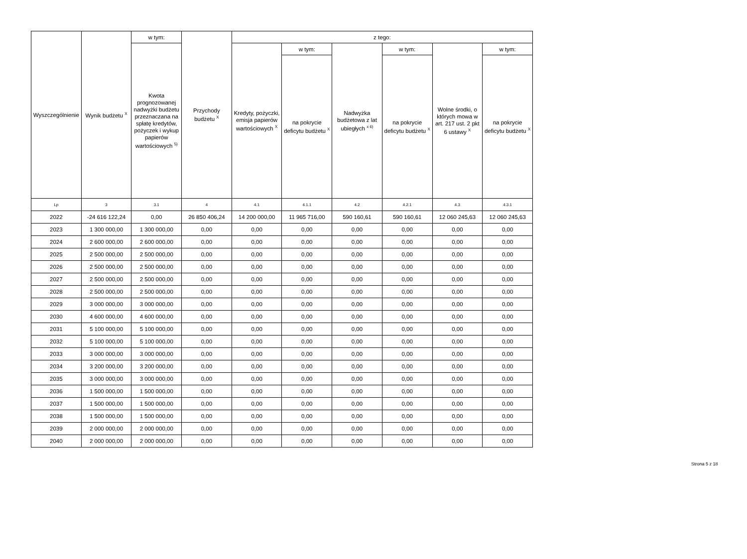| Wyszczególnienie | Wynik budżetu <sup>X</sup> | w tym: | Przychody budżetu <sup>X</sup> | z tego: | | | | | |
| --- | --- | --- | --- | --- | --- | --- | --- | --- | --- |
| | | Kwota prognozowanej nadwyżki budżetu przeznaczana na spłatę kredytów, pożyczek i wykup papierów wartościowych <sup>5)</sup> | | Kredyty, pożyczki, emisja papierów wartościowych <sup>X</sup> | w tym: | Nadwyżka budżetowa z lat ubiegłych <sup>x 6)</sup> | w tym: | Wolne środki, o których mowa w art. 217 ust. 2 pkt 6 ustawy <sup>X</sup> | w tym: |
| | | | | | na pokrycie deficytu budżetu <sup>X</sup> | | na pokrycie deficytu budżetu <sup>X</sup> | | na pokrycie deficytu budżetu <sup>X</sup> |
| Lp | 3 | 3.1 | 4 | 4.1 | 4.1.1 | 4.2 | 4.2.1 | 4.3 | 4.3.1 |
| 2022 | -24 616 122,24 | 0,00 | 26 850 406,24 | 14 200 000,00 | 11 965 716,00 | 590 160,61 | 590 160,61 | 12 060 245,63 | 12 060 245,63 |
| 2023 | 1 300 000,00 | 1 300 000,00 | 0,00 | 0,00 | 0,00 | 0,00 | 0,00 | 0,00 | 0,00 |
| 2024 | 2 600 000,00 | 2 600 000,00 | 0,00 | 0,00 | 0,00 | 0,00 | 0,00 | 0,00 | 0,00 |
| 2025 | 2 500 000,00 | 2 500 000,00 | 0,00 | 0,00 | 0,00 | 0,00 | 0,00 | 0,00 | 0,00 |
| 2026 | 2 500 000,00 | 2 500 000,00 | 0,00 | 0,00 | 0,00 | 0,00 | 0,00 | 0,00 | 0,00 |
| 2027 | 2 500 000,00 | 2 500 000,00 | 0,00 | 0,00 | 0,00 | 0,00 | 0,00 | 0,00 | 0,00 |
| 2028 | 2 500 000,00 | 2 500 000,00 | 0,00 | 0,00 | 0,00 | 0,00 | 0,00 | 0,00 | 0,00 |
| 2029 | 3 000 000,00 | 3 000 000,00 | 0,00 | 0,00 | 0,00 | 0,00 | 0,00 | 0,00 | 0,00 |
| 2030 | 4 600 000,00 | 4 600 000,00 | 0,00 | 0,00 | 0,00 | 0,00 | 0,00 | 0,00 | 0,00 |
| 2031 | 5 100 000,00 | 5 100 000,00 | 0,00 | 0,00 | 0,00 | 0,00 | 0,00 | 0,00 | 0,00 |
| 2032 | 5 100 000,00 | 5 100 000,00 | 0,00 | 0,00 | 0,00 | 0,00 | 0,00 | 0,00 | 0,00 |
| 2033 | 3 000 000,00 | 3 000 000,00 | 0,00 | 0,00 | 0,00 | 0,00 | 0,00 | 0,00 | 0,00 |
| 2034 | 3 200 000,00 | 3 200 000,00 | 0,00 | 0,00 | 0,00 | 0,00 | 0,00 | 0,00 | 0,00 |
| 2035 | 3 000 000,00 | 3 000 000,00 | 0,00 | 0,00 | 0,00 | 0,00 | 0,00 | 0,00 | 0,00 |
| 2036 | 1 500 000,00 | 1 500 000,00 | 0,00 | 0,00 | 0,00 | 0,00 | 0,00 | 0,00 | 0,00 |
| 2037 | 1 500 000,00 | 1 500 000,00 | 0,00 | 0,00 | 0,00 | 0,00 | 0,00 | 0,00 | 0,00 |
| 2038 | 1 500 000,00 | 1 500 000,00 | 0,00 | 0,00 | 0,00 | 0,00 | 0,00 | 0,00 | 0,00 |
| 2039 | 2 000 000,00 | 2 000 000,00 | 0,00 | 0,00 | 0,00 | 0,00 | 0,00 | 0,00 | 0,00 |
| 2040 | 2 000 000,00 | 2 000 000,00 | 0,00 | 0,00 | 0,00 | 0,00 | 0,00 | 0,00 | 0,00 |
Strona 5 z 18